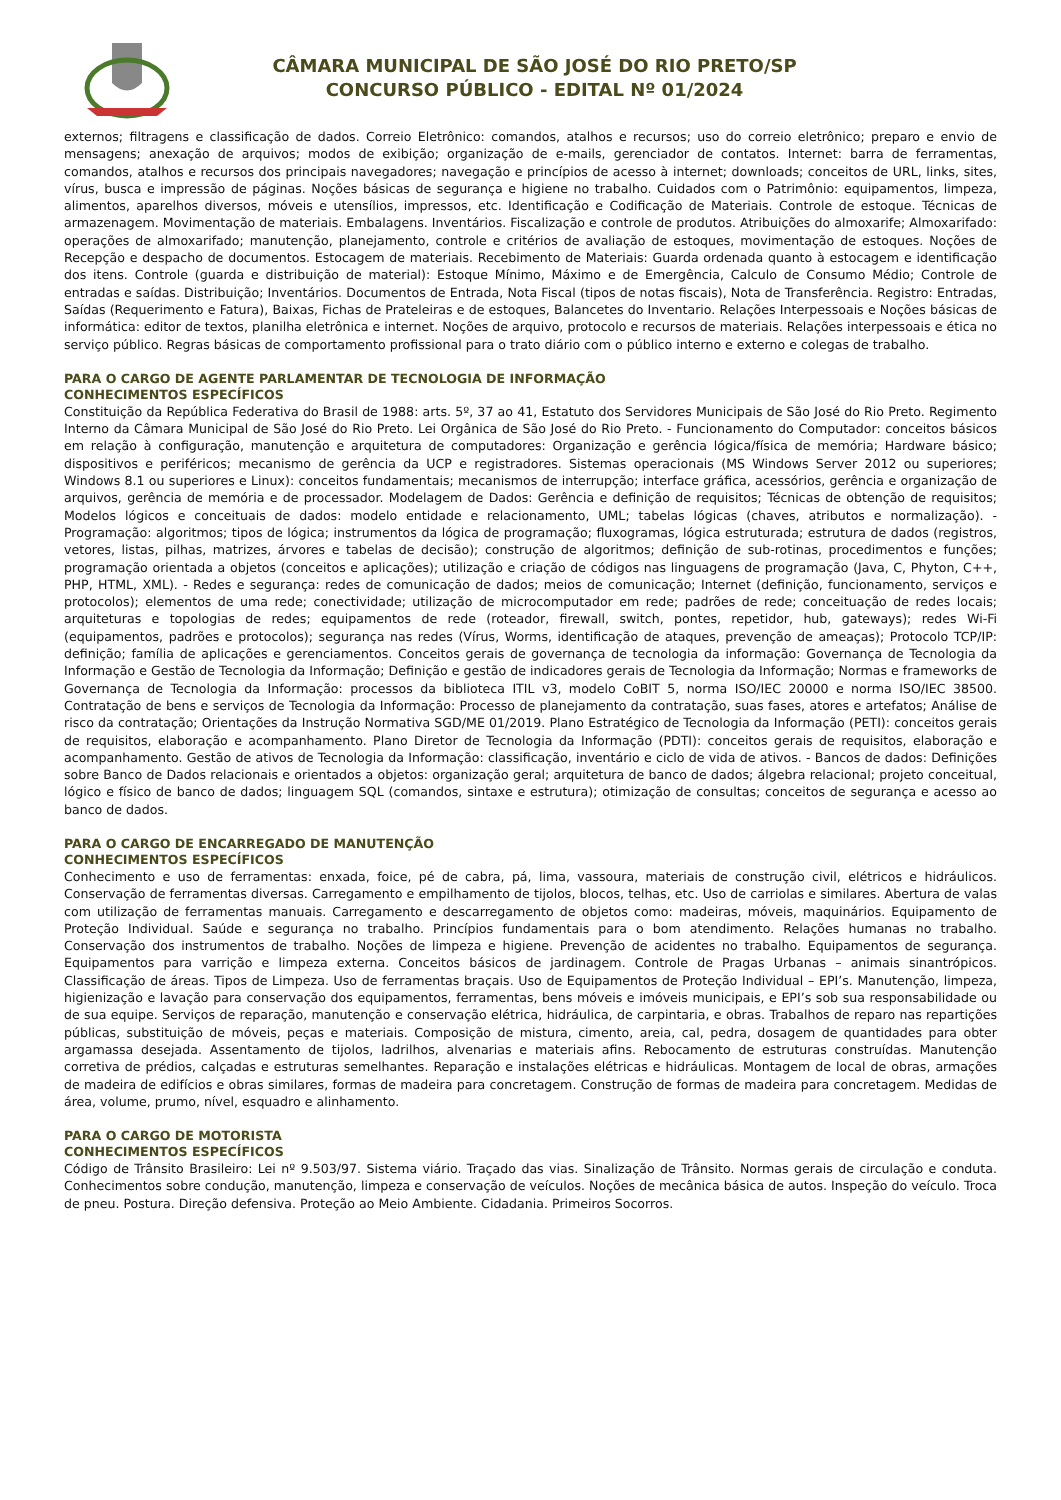CÂMARA MUNICIPAL DE SÃO JOSÉ DO RIO PRETO/SP
CONCURSO PÚBLICO - EDITAL Nº 01/2024
externos; filtragens e classificação de dados. Correio Eletrônico: comandos, atalhos e recursos; uso do correio eletrônico; preparo e envio de mensagens; anexação de arquivos; modos de exibição; organização de e-mails, gerenciador de contatos. Internet: barra de ferramentas, comandos, atalhos e recursos dos principais navegadores; navegação e princípios de acesso à internet; downloads; conceitos de URL, links, sites, vírus, busca e impressão de páginas. Noções básicas de segurança e higiene no trabalho. Cuidados com o Patrimônio: equipamentos, limpeza, alimentos, aparelhos diversos, móveis e utensílios, impressos, etc. Identificação e Codificação de Materiais. Controle de estoque. Técnicas de armazenagem. Movimentação de materiais. Embalagens. Inventários. Fiscalização e controle de produtos. Atribuições do almoxarife; Almoxarifado: operações de almoxarifado; manutenção, planejamento, controle e critérios de avaliação de estoques, movimentação de estoques. Noções de Recepção e despacho de documentos. Estocagem de materiais. Recebimento de Materiais: Guarda ordenada quanto à estocagem e identificação dos itens. Controle (guarda e distribuição de material): Estoque Mínimo, Máximo e de Emergência, Calculo de Consumo Médio; Controle de entradas e saídas. Distribuição; Inventários. Documentos de Entrada, Nota Fiscal (tipos de notas fiscais), Nota de Transferência. Registro: Entradas, Saídas (Requerimento e Fatura), Baixas, Fichas de Prateleiras e de estoques, Balancetes do Inventario. Relações Interpessoais e Noções básicas de informática: editor de textos, planilha eletrônica e internet. Noções de arquivo, protocolo e recursos de materiais. Relações interpessoais e ética no serviço público. Regras básicas de comportamento profissional para o trato diário com o público interno e externo e colegas de trabalho.
PARA O CARGO DE AGENTE PARLAMENTAR DE TECNOLOGIA DE INFORMAÇÃO
CONHECIMENTOS ESPECÍFICOS
Constituição da República Federativa do Brasil de 1988: arts. 5º, 37 ao 41, Estatuto dos Servidores Municipais de São José do Rio Preto. Regimento Interno da Câmara Municipal de São José do Rio Preto. Lei Orgânica de São José do Rio Preto. - Funcionamento do Computador: conceitos básicos em relação à configuração, manutenção e arquitetura de computadores: Organização e gerência lógica/física de memória; Hardware básico; dispositivos e periféricos; mecanismo de gerência da UCP e registradores. Sistemas operacionais (MS Windows Server 2012 ou superiores; Windows 8.1 ou superiores e Linux): conceitos fundamentais; mecanismos de interrupção; interface gráfica, acessórios, gerência e organização de arquivos, gerência de memória e de processador. Modelagem de Dados: Gerência e definição de requisitos; Técnicas de obtenção de requisitos; Modelos lógicos e conceituais de dados: modelo entidade e relacionamento, UML; tabelas lógicas (chaves, atributos e normalização). - Programação: algoritmos; tipos de lógica; instrumentos da lógica de programação; fluxogramas, lógica estruturada; estrutura de dados (registros, vetores, listas, pilhas, matrizes, árvores e tabelas de decisão); construção de algoritmos; definição de sub-rotinas, procedimentos e funções; programação orientada a objetos (conceitos e aplicações); utilização e criação de códigos nas linguagens de programação (Java, C, Phyton, C++, PHP, HTML, XML). - Redes e segurança: redes de comunicação de dados; meios de comunicação; Internet (definição, funcionamento, serviços e protocolos); elementos de uma rede; conectividade; utilização de microcomputador em rede; padrões de rede; conceituação de redes locais; arquiteturas e topologias de redes; equipamentos de rede (roteador, firewall, switch, pontes, repetidor, hub, gateways); redes Wi-Fi (equipamentos, padrões e protocolos); segurança nas redes (Vírus, Worms, identificação de ataques, prevenção de ameaças); Protocolo TCP/IP: definição; família de aplicações e gerenciamentos. Conceitos gerais de governança de tecnologia da informação: Governança de Tecnologia da Informação e Gestão de Tecnologia da Informação; Definição e gestão de indicadores gerais de Tecnologia da Informação; Normas e frameworks de Governança de Tecnologia da Informação: processos da biblioteca ITIL v3, modelo CoBIT 5, norma ISO/IEC 20000 e norma ISO/IEC 38500. Contratação de bens e serviços de Tecnologia da Informação: Processo de planejamento da contratação, suas fases, atores e artefatos; Análise de risco da contratação; Orientações da Instrução Normativa SGD/ME 01/2019. Plano Estratégico de Tecnologia da Informação (PETI): conceitos gerais de requisitos, elaboração e acompanhamento. Plano Diretor de Tecnologia da Informação (PDTI): conceitos gerais de requisitos, elaboração e acompanhamento. Gestão de ativos de Tecnologia da Informação: classificação, inventário e ciclo de vida de ativos. - Bancos de dados: Definições sobre Banco de Dados relacionais e orientados a objetos: organização geral; arquitetura de banco de dados; álgebra relacional; projeto conceitual, lógico e físico de banco de dados; linguagem SQL (comandos, sintaxe e estrutura); otimização de consultas; conceitos de segurança e acesso ao banco de dados.
PARA O CARGO DE ENCARREGADO DE MANUTENÇÃO
CONHECIMENTOS ESPECÍFICOS
Conhecimento e uso de ferramentas: enxada, foice, pé de cabra, pá, lima, vassoura, materiais de construção civil, elétricos e hidráulicos. Conservação de ferramentas diversas. Carregamento e empilhamento de tijolos, blocos, telhas, etc. Uso de carriolas e similares. Abertura de valas com utilização de ferramentas manuais. Carregamento e descarregamento de objetos como: madeiras, móveis, maquinários. Equipamento de Proteção Individual. Saúde e segurança no trabalho. Princípios fundamentais para o bom atendimento. Relações humanas no trabalho. Conservação dos instrumentos de trabalho. Noções de limpeza e higiene. Prevenção de acidentes no trabalho. Equipamentos de segurança. Equipamentos para varrição e limpeza externa. Conceitos básicos de jardinagem. Controle de Pragas Urbanas – animais sinantrópicos. Classificação de áreas. Tipos de Limpeza. Uso de ferramentas braçais. Uso de Equipamentos de Proteção Individual – EPI’s. Manutenção, limpeza, higienização e lavação para conservação dos equipamentos, ferramentas, bens móveis e imóveis municipais, e EPI’s sob sua responsabilidade ou de sua equipe. Serviços de reparação, manutenção e conservação elétrica, hidráulica, de carpintaria, e obras. Trabalhos de reparo nas repartições públicas, substituição de móveis, peças e materiais. Composição de mistura, cimento, areia, cal, pedra, dosagem de quantidades para obter argamassa desejada. Assentamento de tijolos, ladrilhos, alvenarias e materiais afins. Rebocamento de estruturas construídas. Manutenção corretiva de prédios, calçadas e estruturas semelhantes. Reparação e instalações elétricas e hidráulicas. Montagem de local de obras, armações de madeira de edifícios e obras similares, formas de madeira para concretagem. Construção de formas de madeira para concretagem. Medidas de área, volume, prumo, nível, esquadro e alinhamento.
PARA O CARGO DE MOTORISTA
CONHECIMENTOS ESPECÍFICOS
Código de Trânsito Brasileiro: Lei nº 9.503/97. Sistema viário. Traçado das vias. Sinalização de Trânsito. Normas gerais de circulação e conduta. Conhecimentos sobre condução, manutenção, limpeza e conservação de veículos. Noções de mecânica básica de autos. Inspeção do veículo. Troca de pneu. Postura. Direção defensiva. Proteção ao Meio Ambiente. Cidadania. Primeiros Socorros.